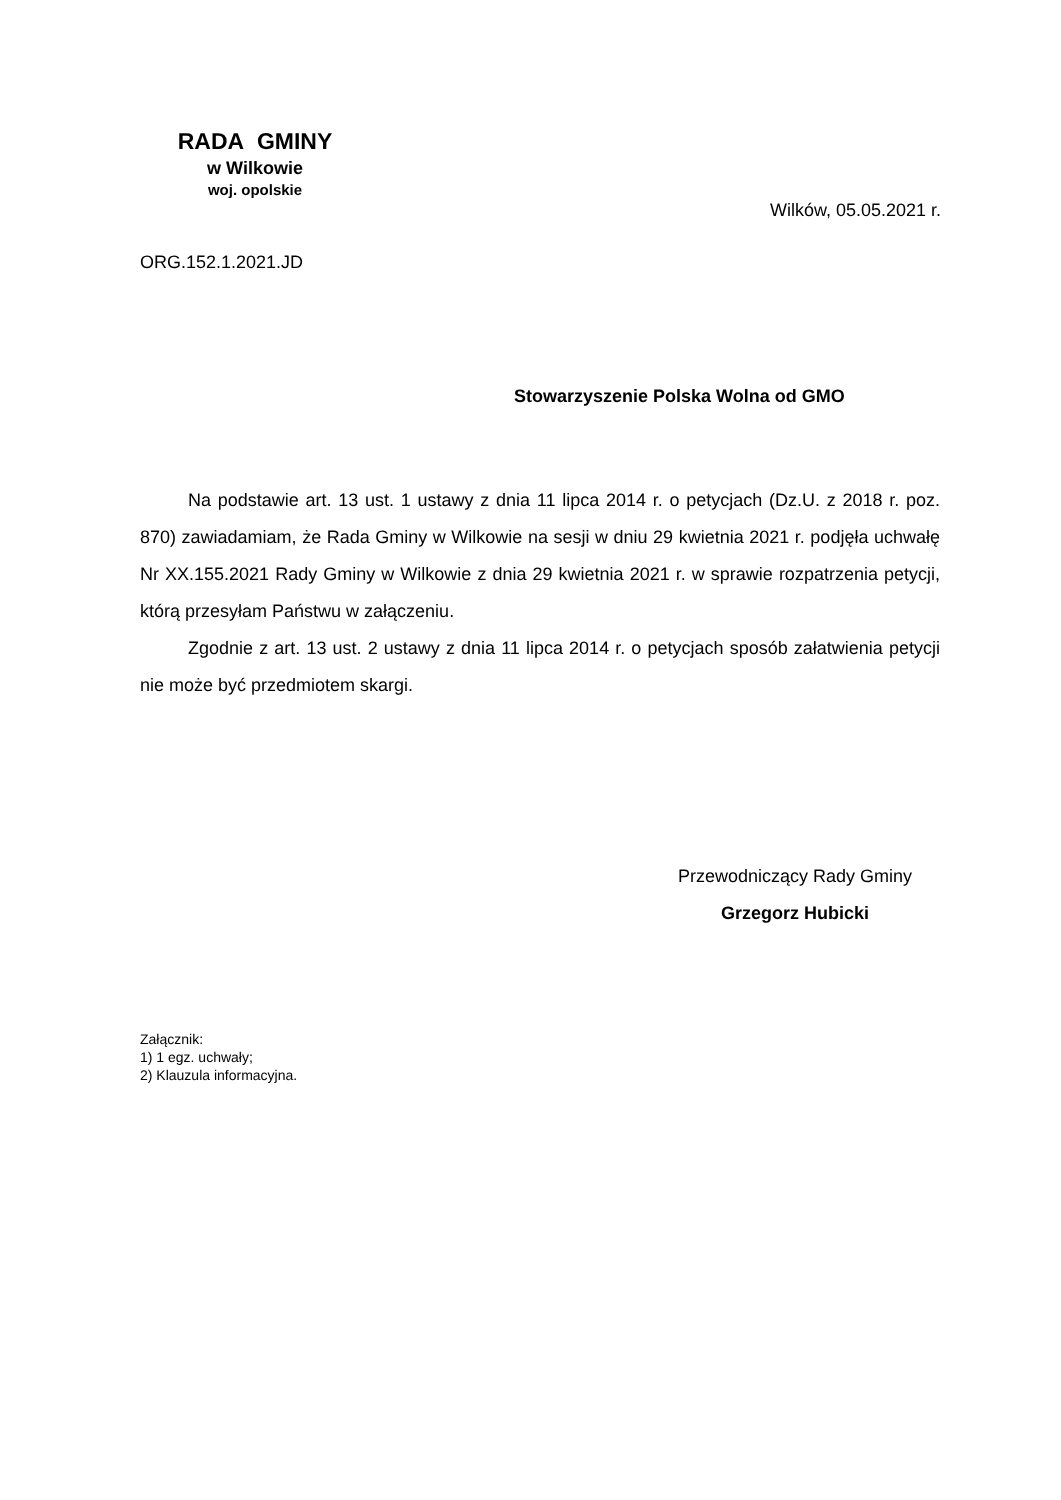RADA GMINY
w Wilkowie
woj. opolskie
Wilków, 05.05.2021 r.
ORG.152.1.2021.JD
Stowarzyszenie Polska Wolna od GMO
Na podstawie art. 13 ust. 1 ustawy z dnia 11 lipca 2014 r. o petycjach (Dz.U. z 2018 r. poz. 870) zawiadamiam, że Rada Gminy w Wilkowie na sesji w dniu 29 kwietnia 2021 r. podjęła uchwałę Nr XX.155.2021 Rady Gminy w Wilkowie z dnia 29 kwietnia 2021 r. w sprawie rozpatrzenia petycji, którą przesyłam Państwu w załączeniu.
Zgodnie z art. 13 ust. 2 ustawy z dnia 11 lipca 2014 r. o petycjach sposób załatwienia petycji nie może być przedmiotem skargi.
Przewodniczący Rady Gminy
Grzegorz Hubicki
Załącznik:
1) 1 egz. uchwały;
2) Klauzula informacyjna.